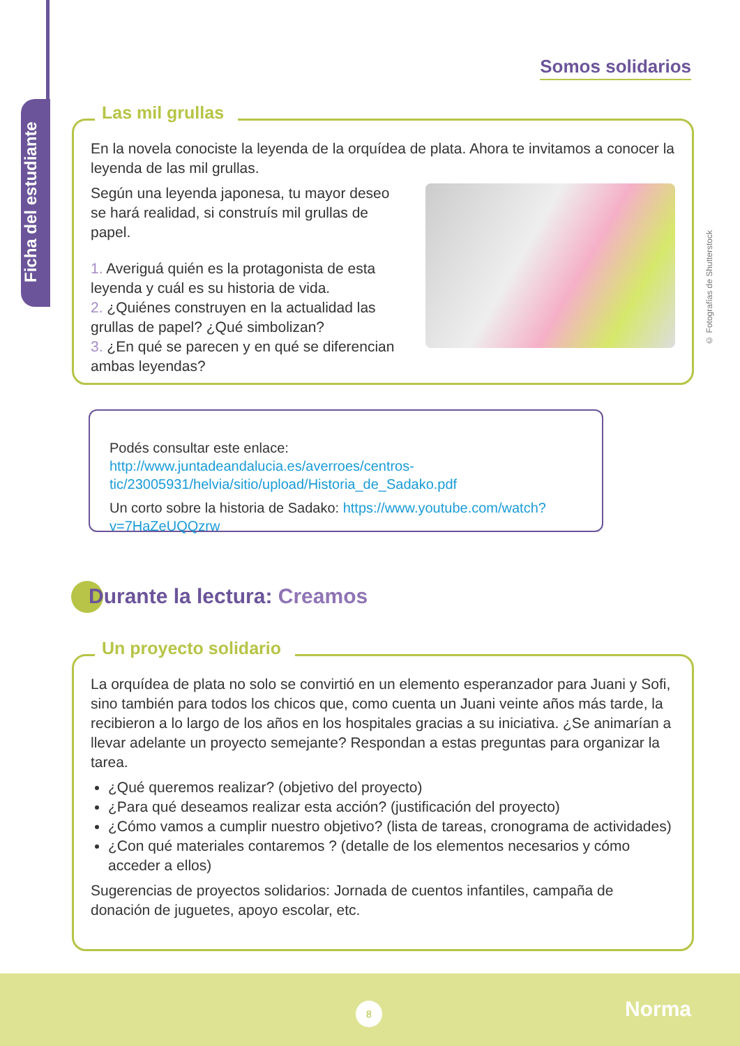Ficha del estudiante
Somos solidarios
Las mil grullas
En la novela conociste la leyenda de la orquídea de plata. Ahora te invitamos a conocer la leyenda de las mil grullas.
Según una leyenda japonesa, tu mayor deseo se hará realidad, si construís mil grullas de papel.
1. Averiguá quién es la protagonista de esta leyenda y cuál es su historia de vida.
2. ¿Quiénes construyen en la actualidad las grullas de papel? ¿Qué simbolizan?
3. ¿En qué se parecen y en qué se diferencian ambas leyendas?
© Fotografías de Shutterstock
Podés consultar este enlace: http://www.juntadeandalucia.es/averroes/centros-tic/23005931/helvia/sitio/upload/Historia_de_Sadako.pdf
Un corto sobre la historia de Sadako: https://www.youtube.com/watch?v=7HaZeUQQzrw
Durante la lectura: Creamos
Un proyecto solidario
La orquídea de plata no solo se convirtió en un elemento esperanzador para Juani y Sofi, sino también para todos los chicos que, como cuenta un Juani veinte años más tarde, la recibieron a lo largo de los años en los hospitales gracias a su iniciativa. ¿Se animarían a llevar adelante un proyecto semejante? Respondan a estas preguntas para organizar la tarea.
¿Qué queremos realizar? (objetivo del proyecto)
¿Para qué deseamos realizar esta acción? (justificación del proyecto)
¿Cómo vamos a cumplir nuestro objetivo? (lista de tareas, cronograma de actividades)
¿Con qué materiales contaremos ? (detalle de los elementos necesarios y cómo acceder a ellos)
Sugerencias de proyectos solidarios: Jornada de cuentos infantiles, campaña de donación de juguetes, apoyo escolar, etc.
8 Norma